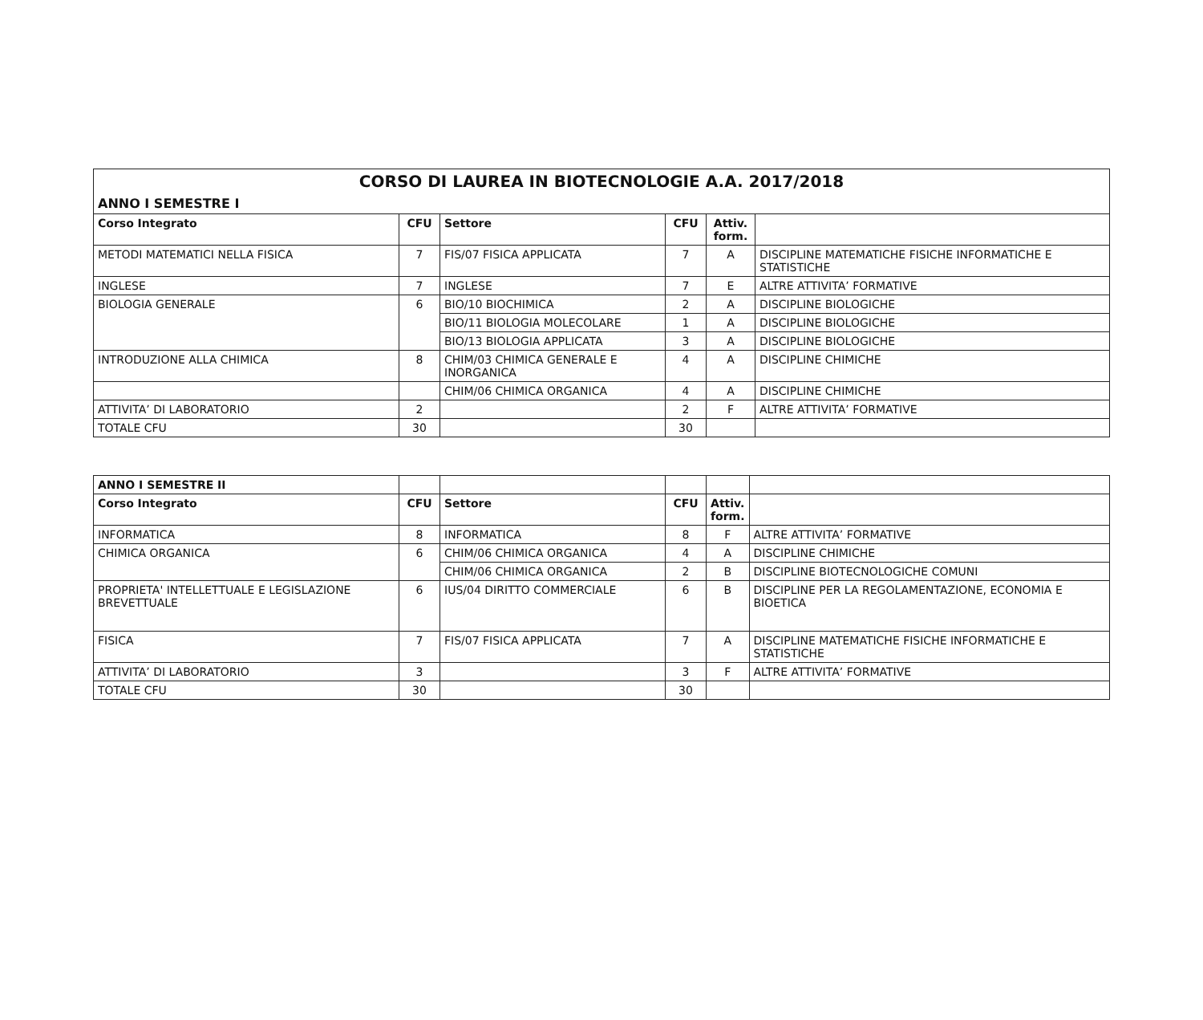| CORSO DI LAUREA IN BIOTECNOLOGIE A.A. 2017/2018 | | | | | |
| --- | --- | --- | --- | --- | --- |
| ANNO I SEMESTRE I | | | | | |
| Corso Integrato | CFU | Settore | CFU | Attiv. form. | |
| METODI MATEMATICI NELLA FISICA | 7 | FIS/07 FISICA APPLICATA | 7 | A | DISCIPLINE MATEMATICHE FISICHE INFORMATICHE E STATISTICHE |
| INGLESE | 7 | INGLESE | 7 | E | ALTRE ATTIVITA’ FORMATIVE |
| BIOLOGIA GENERALE | 6 | BIO/10 BIOCHIMICA | 2 | A | DISCIPLINE BIOLOGICHE |
| | | BIO/11 BIOLOGIA MOLECOLARE | 1 | A | DISCIPLINE BIOLOGICHE |
| | | BIO/13 BIOLOGIA APPLICATA | 3 | A | DISCIPLINE BIOLOGICHE |
| INTRODUZIONE ALLA CHIMICA | 8 | CHIM/03 CHIMICA GENERALE E INORGANICA | 4 | A | DISCIPLINE CHIMICHE |
| | | CHIM/06 CHIMICA ORGANICA | 4 | A | DISCIPLINE CHIMICHE |
| ATTIVITA’ DI LABORATORIO | 2 | | 2 | F | ALTRE ATTIVITA’ FORMATIVE |
| TOTALE CFU | 30 | | 30 | | |
| ANNO I SEMESTRE II | | | | | |
| Corso Integrato | CFU | Settore | CFU | Attiv. form. | |
| INFORMATICA | 8 | INFORMATICA | 8 | F | ALTRE ATTIVITA’ FORMATIVE |
| CHIMICA ORGANICA | 6 | CHIM/06 CHIMICA ORGANICA | 4 | A | DISCIPLINE CHIMICHE |
| | | CHIM/06 CHIMICA ORGANICA | 2 | B | DISCIPLINE BIOTECNOLOGICHE COMUNI |
| PROPRIETA' INTELLETTUALE E LEGISLAZIONE BREVETTUALE | 6 | IUS/04 DIRITTO COMMERCIALE | 6 | B | DISCIPLINE PER LA REGOLAMENTAZIONE, ECONOMIA E BIOETICA |
| FISICA | 7 | FIS/07 FISICA APPLICATA | 7 | A | DISCIPLINE MATEMATICHE FISICHE INFORMATICHE E STATISTICHE |
| ATTIVITA’ DI LABORATORIO | 3 | | 3 | F | ALTRE ATTIVITA’ FORMATIVE |
| TOTALE CFU | 30 | | 30 | | |